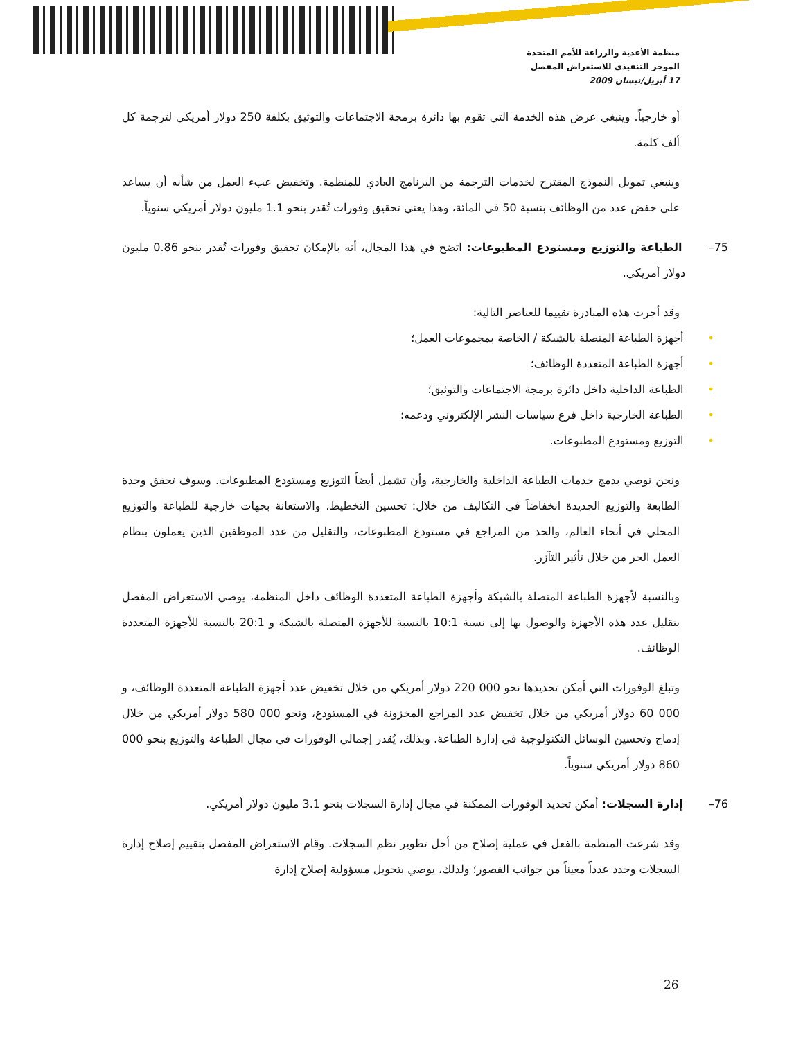منظمة الأغذية والزراعة للأمم المتحدة
الموجز التنفيذي للاستعراض المفصل
17 أبريل/نيسان 2009
أو خارجياً. وينبغي عرض هذه الخدمة التي تقوم بها دائرة برمجة الاجتماعات والتوثيق بكلفة 250 دولار أمريكي لترجمة كل ألف كلمة.
وينبغي تمويل النموذج المقترح لخدمات الترجمة من البرنامج العادي للمنظمة. وتخفيض عبء العمل من شأنه أن يساعد على خفض عدد من الوظائف بنسبة 50 في المائة، وهذا يعني تحقيق وفورات تُقدر بنحو 1.1 مليون دولار أمريكي سنوياً.
75– الطباعة والتوزيع ومستودع المطبوعات: اتضح في هذا المجال، أنه بالإمكان تحقيق وفورات تُقدر بنحو 0.86 مليون دولار أمريكي.
وقد أجرت هذه المبادرة تقييما للعناصر التالية:
• أجهزة الطباعة المتصلة بالشبكة / الخاصة بمجموعات العمل؛
• أجهزة الطباعة المتعددة الوظائف؛
• الطباعة الداخلية داخل دائرة برمجة الاجتماعات والتوثيق؛
• الطباعة الخارجية داخل فرع سياسات النشر الإلكتروني ودعمه؛
• التوزيع ومستودع المطبوعات.
ونحن نوصي بدمج خدمات الطباعة الداخلية والخارجية، وأن تشمل أيضاً التوزيع ومستودع المطبوعات. وسوف تحقق وحدة الطابعة والتوزيع الجديدة انخفاضاَ في التكاليف من خلال: تحسين التخطيط، والاستعانة بجهات خارجية للطباعة والتوزيع المحلي في أنحاء العالم، والحد من المراجع في مستودع المطبوعات، والتقليل من عدد الموظفين الذين يعملون بنظام العمل الحر من خلال تأثير التآزر.
وبالنسبة لأجهزة الطباعة المتصلة بالشبكة وأجهزة الطباعة المتعددة الوظائف داخل المنظمة، يوصي الاستعراض المفصل بتقليل عدد هذه الأجهزة والوصول بها إلى نسبة 10:1 بالنسبة للأجهزة المتصلة بالشبكة و 20:1 بالنسبة للأجهزة المتعددة الوظائف.
وتبلغ الوفورات التي أمكن تحديدها نحو 000 220 دولار أمريكي من خلال تخفيض عدد أجهزة الطباعة المتعددة الوظائف، و 000 60 دولار أمريكي من خلال تخفيض عدد المراجع المخزونة في المستودع، ونحو 000 580 دولار أمريكي من خلال إدماج وتحسين الوسائل التكنولوجية في إدارة الطباعة. وبذلك، يُقدر إجمالي الوفورات في مجال الطباعة والتوزيع بنحو 000 860 دولار أمريكي سنوياً.
76– إدارة السجلات: أمكن تحديد الوفورات الممكنة في مجال إدارة السجلات بنحو 3.1 مليون دولار أمريكي.
وقد شرعت المنظمة بالفعل في عملية إصلاح من أجل تطوير نظم السجلات. وقام الاستعراض المفصل بتقييم إصلاح إدارة السجلات وحدد عدداً معيناً من جوانب القصور؛ ولذلك، يوصي بتحويل مسؤولية إصلاح إدارة
26